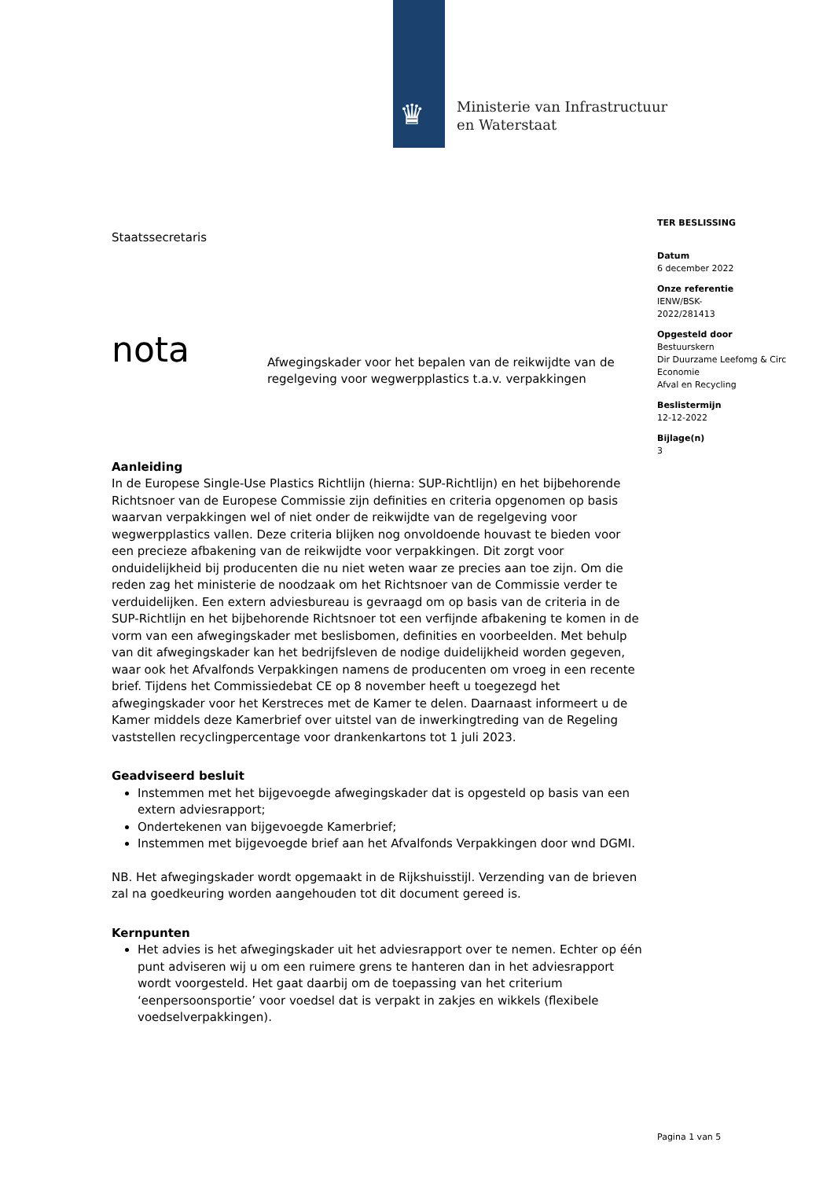♛
Ministerie van Infrastructuur
en Waterstaat
TER BESLISSING
Datum
6 december 2022
Onze referentie
IENW/BSK-
2022/281413
Opgesteld door
Bestuurskern
Dir Duurzame Leefomg & Circ
Economie
Afval en Recycling
Beslistermijn
12-12-2022
Bijlage(n)
3
Staatssecretaris
nota
Afwegingskader voor het bepalen van de reikwijdte van de regelgeving voor wegwerpplastics t.a.v. verpakkingen
Aanleiding
In de Europese Single-Use Plastics Richtlijn (hierna: SUP-Richtlijn) en het bijbehorende Richtsnoer van de Europese Commissie zijn definities en criteria opgenomen op basis waarvan verpakkingen wel of niet onder de reikwijdte van de regelgeving voor wegwerpplastics vallen. Deze criteria blijken nog onvoldoende houvast te bieden voor een precieze afbakening van de reikwijdte voor verpakkingen. Dit zorgt voor onduidelijkheid bij producenten die nu niet weten waar ze precies aan toe zijn. Om die reden zag het ministerie de noodzaak om het Richtsnoer van de Commissie verder te verduidelijken. Een extern adviesbureau is gevraagd om op basis van de criteria in de SUP-Richtlijn en het bijbehorende Richtsnoer tot een verfijnde afbakening te komen in de vorm van een afwegingskader met beslisbomen, definities en voorbeelden. Met behulp van dit afwegingskader kan het bedrijfsleven de nodige duidelijkheid worden gegeven, waar ook het Afvalfonds Verpakkingen namens de producenten om vroeg in een recente brief. Tijdens het Commissiedebat CE op 8 november heeft u toegezegd het afwegingskader voor het Kerstreces met de Kamer te delen. Daarnaast informeert u de Kamer middels deze Kamerbrief over uitstel van de inwerkingtreding van de Regeling vaststellen recyclingpercentage voor drankenkartons tot 1 juli 2023.
Geadviseerd besluit
Instemmen met het bijgevoegde afwegingskader dat is opgesteld op basis van een extern adviesrapport;
Ondertekenen van bijgevoegde Kamerbrief;
Instemmen met bijgevoegde brief aan het Afvalfonds Verpakkingen door wnd DGMI.
NB. Het afwegingskader wordt opgemaakt in de Rijkshuisstijl. Verzending van de brieven zal na goedkeuring worden aangehouden tot dit document gereed is.
Kernpunten
Het advies is het afwegingskader uit het adviesrapport over te nemen. Echter op één punt adviseren wij u om een ruimere grens te hanteren dan in het adviesrapport wordt voorgesteld. Het gaat daarbij om de toepassing van het criterium ‘eenpersoonsportie’ voor voedsel dat is verpakt in zakjes en wikkels (flexibele voedselverpakkingen).
Pagina 1 van 5